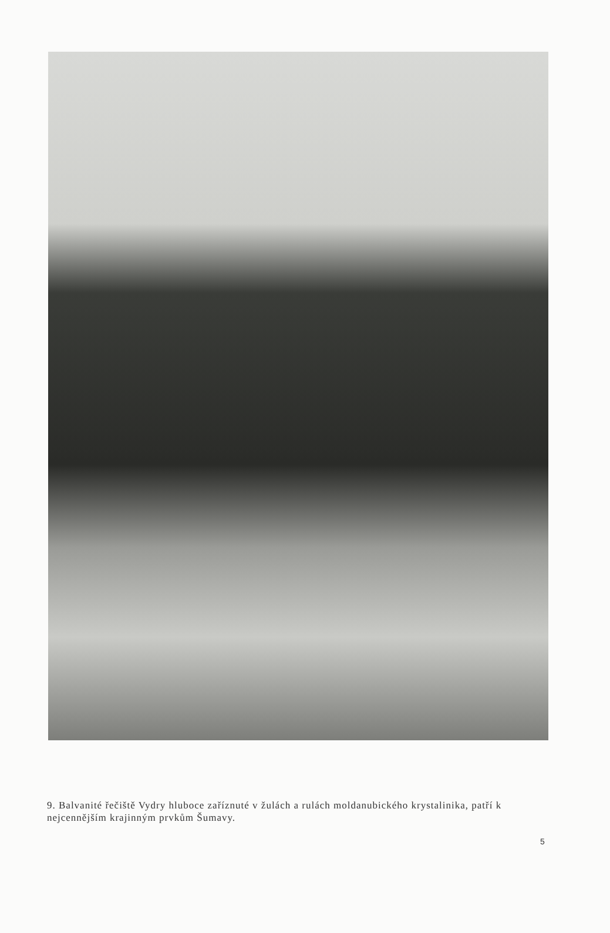9. Balvanité řečiště Vydry hluboce zaříznuté v žulách a rulách moldanubického krystalinika, patří k nejcennějším krajinným prvkům Šumavy.
5